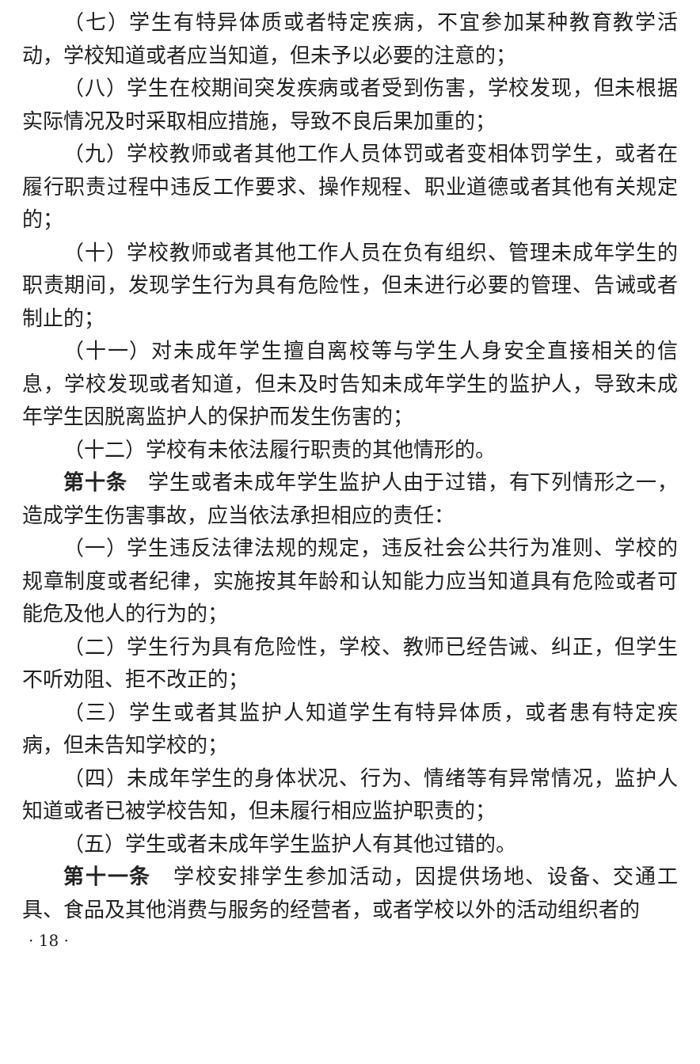（七）学生有特异体质或者特定疾病，不宜参加某种教育教学活动，学校知道或者应当知道，但未予以必要的注意的；
（八）学生在校期间突发疾病或者受到伤害，学校发现，但未根据实际情况及时采取相应措施，导致不良后果加重的；
（九）学校教师或者其他工作人员体罚或者变相体罚学生，或者在履行职责过程中违反工作要求、操作规程、职业道德或者其他有关规定的；
（十）学校教师或者其他工作人员在负有组织、管理未成年学生的职责期间，发现学生行为具有危险性，但未进行必要的管理、告诫或者制止的；
（十一）对未成年学生擅自离校等与学生人身安全直接相关的信息，学校发现或者知道，但未及时告知未成年学生的监护人，导致未成年学生因脱离监护人的保护而发生伤害的；
（十二）学校有未依法履行职责的其他情形的。
第十条　学生或者未成年学生监护人由于过错，有下列情形之一，造成学生伤害事故，应当依法承担相应的责任：
（一）学生违反法律法规的规定，违反社会公共行为准则、学校的规章制度或者纪律，实施按其年龄和认知能力应当知道具有危险或者可能危及他人的行为的；
（二）学生行为具有危险性，学校、教师已经告诫、纠正，但学生不听劝阻、拒不改正的；
（三）学生或者其监护人知道学生有特异体质，或者患有特定疾病，但未告知学校的；
（四）未成年学生的身体状况、行为、情绪等有异常情况，监护人知道或者已被学校告知，但未履行相应监护职责的；
（五）学生或者未成年学生监护人有其他过错的。
第十一条　学校安排学生参加活动，因提供场地、设备、交通工具、食品及其他消费与服务的经营者，或者学校以外的活动组织者的
· 18 ·